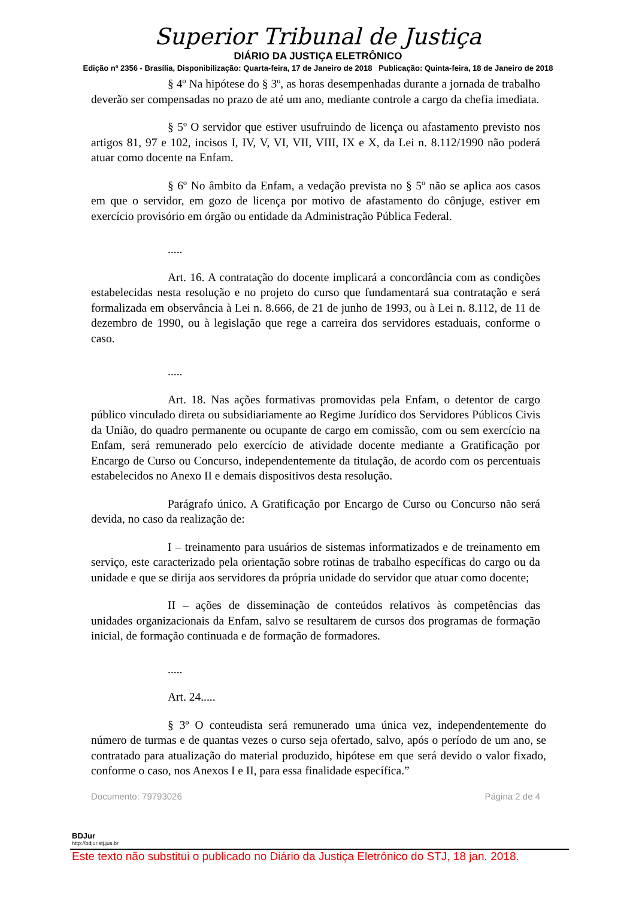Superior Tribunal de Justiça
DIÁRIO DA JUSTIÇA ELETRÔNICO
Edição nº 2356 - Brasília, Disponibilização: Quarta-feira, 17 de Janeiro de 2018 Publicação: Quinta-feira, 18 de Janeiro de 2018
§ 4º Na hipótese do § 3º, as horas desempenhadas durante a jornada de trabalho deverão ser compensadas no prazo de até um ano, mediante controle a cargo da chefia imediata.
§ 5º O servidor que estiver usufruindo de licença ou afastamento previsto nos artigos 81, 97 e 102, incisos I, IV, V, VI, VII, VIII, IX e X, da Lei n. 8.112/1990 não poderá atuar como docente na Enfam.
§ 6º No âmbito da Enfam, a vedação prevista no § 5º não se aplica aos casos em que o servidor, em gozo de licença por motivo de afastamento do cônjuge, estiver em exercício provisório em órgão ou entidade da Administração Pública Federal.
.....
Art. 16. A contratação do docente implicará a concordância com as condições estabelecidas nesta resolução e no projeto do curso que fundamentará sua contratação e será formalizada em observância à Lei n. 8.666, de 21 de junho de 1993, ou à Lei n. 8.112, de 11 de dezembro de 1990, ou à legislação que rege a carreira dos servidores estaduais, conforme o caso.
.....
Art. 18. Nas ações formativas promovidas pela Enfam, o detentor de cargo público vinculado direta ou subsidiariamente ao Regime Jurídico dos Servidores Públicos Civis da União, do quadro permanente ou ocupante de cargo em comissão, com ou sem exercício na Enfam, será remunerado pelo exercício de atividade docente mediante a Gratificação por Encargo de Curso ou Concurso, independentemente da titulação, de acordo com os percentuais estabelecidos no Anexo II e demais dispositivos desta resolução.
Parágrafo único. A Gratificação por Encargo de Curso ou Concurso não será devida, no caso da realização de:
I – treinamento para usuários de sistemas informatizados e de treinamento em serviço, este caracterizado pela orientação sobre rotinas de trabalho específicas do cargo ou da unidade e que se dirija aos servidores da própria unidade do servidor que atuar como docente;
II – ações de disseminação de conteúdos relativos às competências das unidades organizacionais da Enfam, salvo se resultarem de cursos dos programas de formação inicial, de formação continuada e de formação de formadores.
.....
Art. 24.....
§ 3º O conteudista será remunerado uma única vez, independentemente do número de turmas e de quantas vezes o curso seja ofertado, salvo, após o período de um ano, se contratado para atualização do material produzido, hipótese em que será devido o valor fixado, conforme o caso, nos Anexos I e II, para essa finalidade específica.”
Documento: 79793026 Página 2 de 4
BDJur
http://bdjur.stj.jus.br
Este texto não substitui o publicado no Diário da Justiça Eletrônico do STJ, 18 jan. 2018.